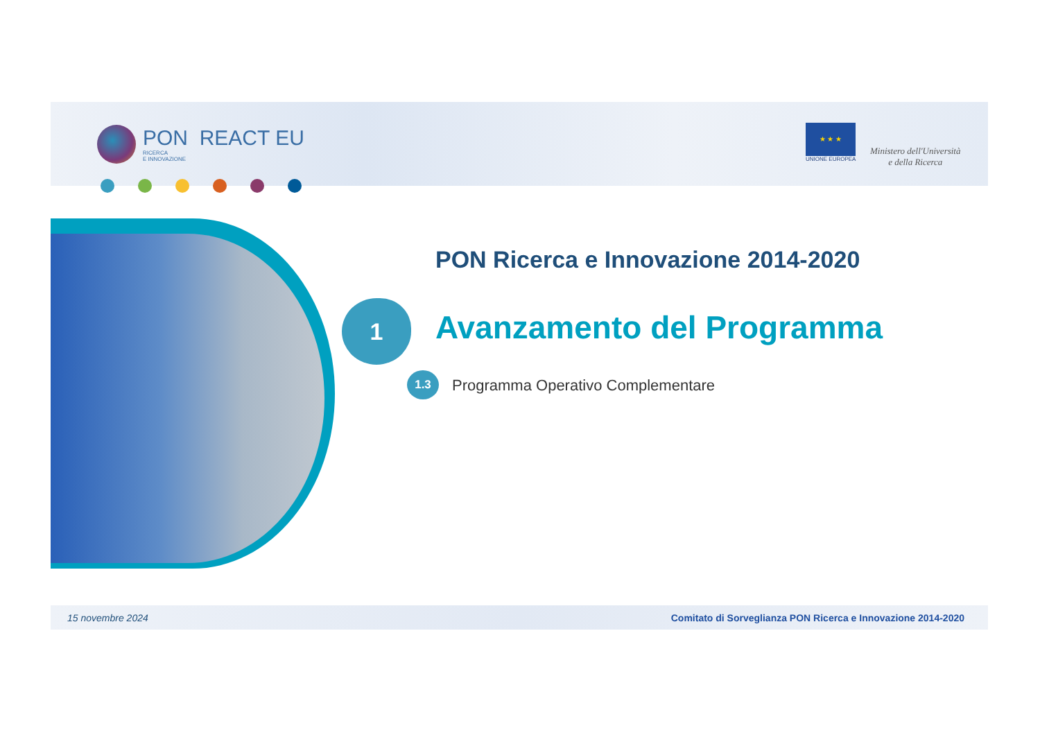PON REACT EU
RICERCA
E INNOVAZIONE
★ ★ ★
UNIONE EUROPEA
Ministero dell'Università
e della Ricerca
PON Ricerca e Innovazione 2014-2020
1 Avanzamento del Programma
1.3
Programma Operativo Complementare
15 novembre 2024 Comitato di Sorveglianza PON Ricerca e Innovazione 2014-2020